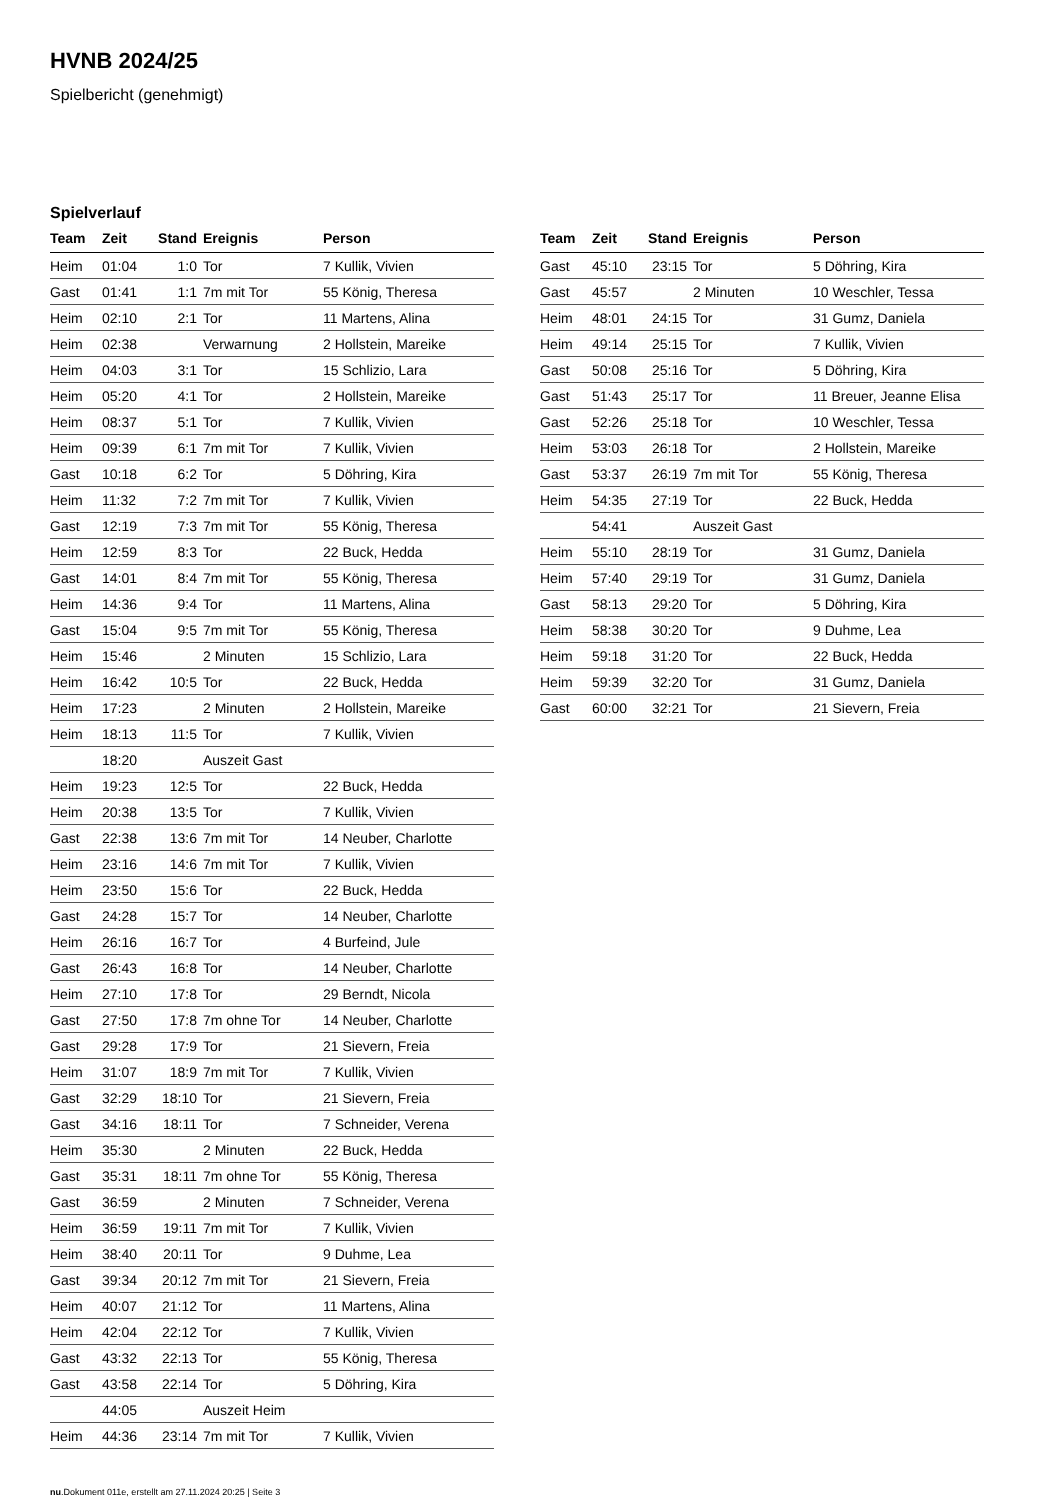HVNB 2024/25
Spielbericht (genehmigt)
Spielverlauf
| Team | Zeit | Stand | Ereignis | Person |
| --- | --- | --- | --- | --- |
| Heim | 01:04 | 1:0 | Tor | 7 Kullik, Vivien |
| Gast | 01:41 | 1:1 | 7m mit Tor | 55 König, Theresa |
| Heim | 02:10 | 2:1 | Tor | 11 Martens, Alina |
| Heim | 02:38 | | Verwarnung | 2 Hollstein, Mareike |
| Heim | 04:03 | 3:1 | Tor | 15 Schlizio, Lara |
| Heim | 05:20 | 4:1 | Tor | 2 Hollstein, Mareike |
| Heim | 08:37 | 5:1 | Tor | 7 Kullik, Vivien |
| Heim | 09:39 | 6:1 | 7m mit Tor | 7 Kullik, Vivien |
| Gast | 10:18 | 6:2 | Tor | 5 Döhring, Kira |
| Heim | 11:32 | 7:2 | 7m mit Tor | 7 Kullik, Vivien |
| Gast | 12:19 | 7:3 | 7m mit Tor | 55 König, Theresa |
| Heim | 12:59 | 8:3 | Tor | 22 Buck, Hedda |
| Gast | 14:01 | 8:4 | 7m mit Tor | 55 König, Theresa |
| Heim | 14:36 | 9:4 | Tor | 11 Martens, Alina |
| Gast | 15:04 | 9:5 | 7m mit Tor | 55 König, Theresa |
| Heim | 15:46 | | 2 Minuten | 15 Schlizio, Lara |
| Heim | 16:42 | 10:5 | Tor | 22 Buck, Hedda |
| Heim | 17:23 | | 2 Minuten | 2 Hollstein, Mareike |
| Heim | 18:13 | 11:5 | Tor | 7 Kullik, Vivien |
| | 18:20 | | Auszeit Gast | |
| Heim | 19:23 | 12:5 | Tor | 22 Buck, Hedda |
| Heim | 20:38 | 13:5 | Tor | 7 Kullik, Vivien |
| Gast | 22:38 | 13:6 | 7m mit Tor | 14 Neuber, Charlotte |
| Heim | 23:16 | 14:6 | 7m mit Tor | 7 Kullik, Vivien |
| Heim | 23:50 | 15:6 | Tor | 22 Buck, Hedda |
| Gast | 24:28 | 15:7 | Tor | 14 Neuber, Charlotte |
| Heim | 26:16 | 16:7 | Tor | 4 Burfeind, Jule |
| Gast | 26:43 | 16:8 | Tor | 14 Neuber, Charlotte |
| Heim | 27:10 | 17:8 | Tor | 29 Berndt, Nicola |
| Gast | 27:50 | 17:8 | 7m ohne Tor | 14 Neuber, Charlotte |
| Gast | 29:28 | 17:9 | Tor | 21 Sievern, Freia |
| Heim | 31:07 | 18:9 | 7m mit Tor | 7 Kullik, Vivien |
| Gast | 32:29 | 18:10 | Tor | 21 Sievern, Freia |
| Gast | 34:16 | 18:11 | Tor | 7 Schneider, Verena |
| Heim | 35:30 | | 2 Minuten | 22 Buck, Hedda |
| Gast | 35:31 | 18:11 | 7m ohne Tor | 55 König, Theresa |
| Gast | 36:59 | | 2 Minuten | 7 Schneider, Verena |
| Heim | 36:59 | 19:11 | 7m mit Tor | 7 Kullik, Vivien |
| Heim | 38:40 | 20:11 | Tor | 9 Duhme, Lea |
| Gast | 39:34 | 20:12 | 7m mit Tor | 21 Sievern, Freia |
| Heim | 40:07 | 21:12 | Tor | 11 Martens, Alina |
| Heim | 42:04 | 22:12 | Tor | 7 Kullik, Vivien |
| Gast | 43:32 | 22:13 | Tor | 55 König, Theresa |
| Gast | 43:58 | 22:14 | Tor | 5 Döhring, Kira |
| | 44:05 | | Auszeit Heim | |
| Heim | 44:36 | 23:14 | 7m mit Tor | 7 Kullik, Vivien |
| Team | Zeit | Stand | Ereignis | Person |
| --- | --- | --- | --- | --- |
| Gast | 45:10 | 23:15 | Tor | 5 Döhring, Kira |
| Gast | 45:57 | | 2 Minuten | 10 Weschler, Tessa |
| Heim | 48:01 | 24:15 | Tor | 31 Gumz, Daniela |
| Heim | 49:14 | 25:15 | Tor | 7 Kullik, Vivien |
| Gast | 50:08 | 25:16 | Tor | 5 Döhring, Kira |
| Gast | 51:43 | 25:17 | Tor | 11 Breuer, Jeanne Elisa |
| Gast | 52:26 | 25:18 | Tor | 10 Weschler, Tessa |
| Heim | 53:03 | 26:18 | Tor | 2 Hollstein, Mareike |
| Gast | 53:37 | 26:19 | 7m mit Tor | 55 König, Theresa |
| Heim | 54:35 | 27:19 | Tor | 22 Buck, Hedda |
| | 54:41 | | Auszeit Gast | |
| Heim | 55:10 | 28:19 | Tor | 31 Gumz, Daniela |
| Heim | 57:40 | 29:19 | Tor | 31 Gumz, Daniela |
| Gast | 58:13 | 29:20 | Tor | 5 Döhring, Kira |
| Heim | 58:38 | 30:20 | Tor | 9 Duhme, Lea |
| Heim | 59:18 | 31:20 | Tor | 22 Buck, Hedda |
| Heim | 59:39 | 32:20 | Tor | 31 Gumz, Daniela |
| Gast | 60:00 | 32:21 | Tor | 21 Sievern, Freia |
nu.Dokument 011e, erstellt am 27.11.2024 20:25 | Seite 3